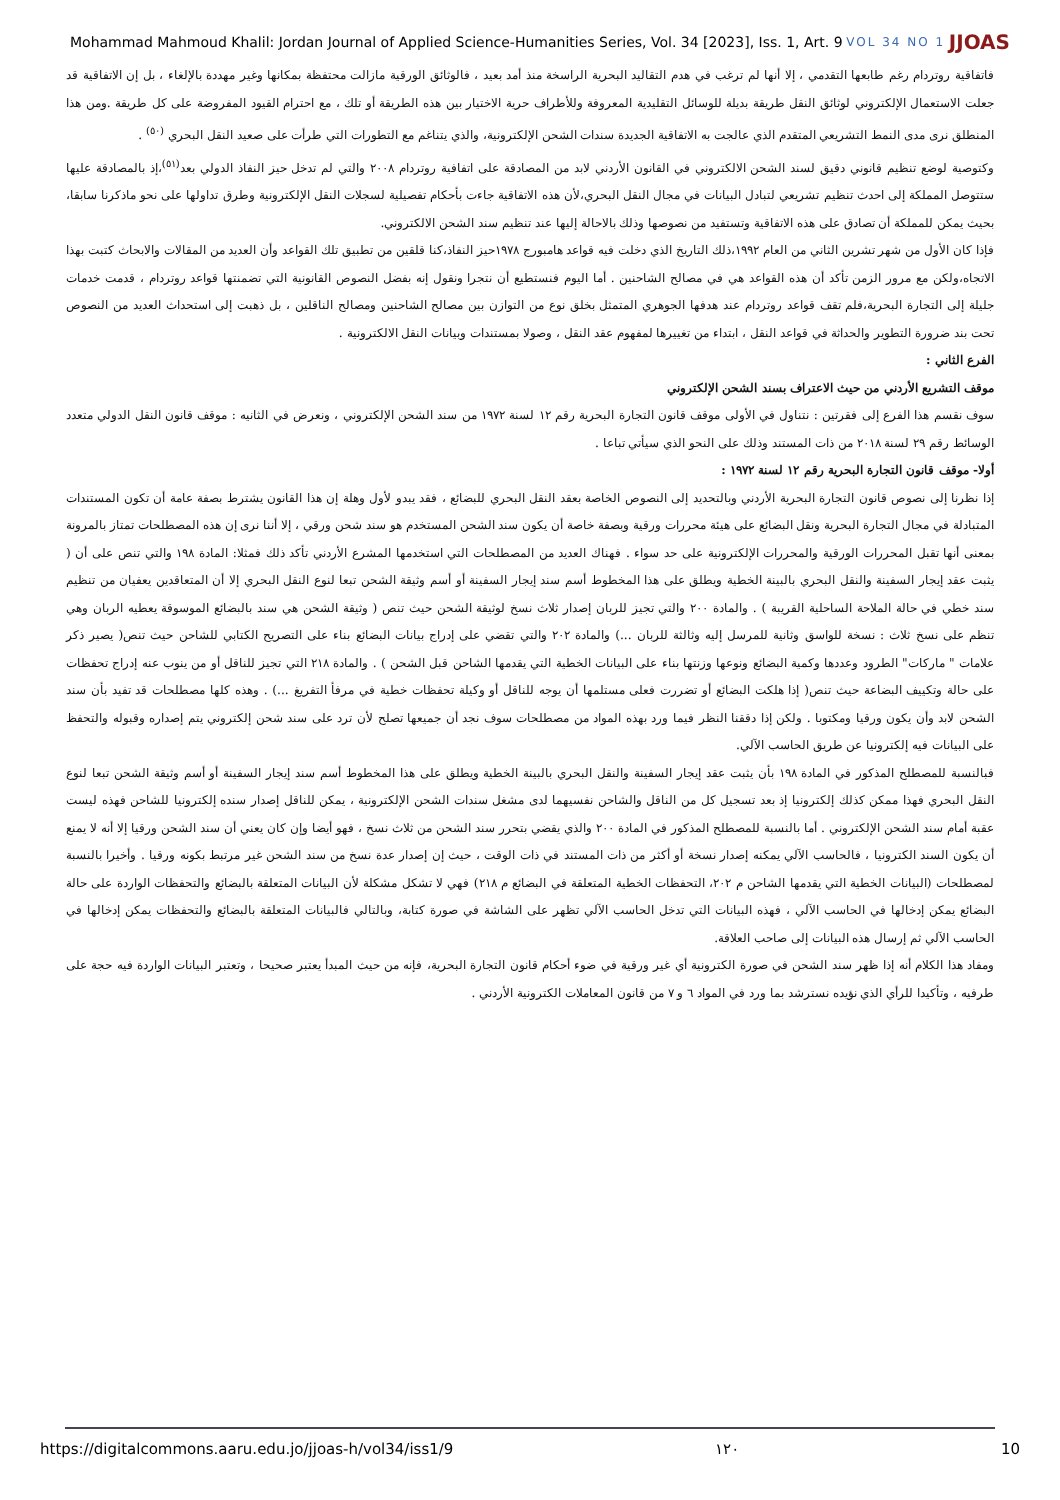Mohammad Mahmoud Khalil: Jordan Journal of Applied Science-Humanities Series, Vol. 34 [2023], Iss. 1, Art. 9 VOL 34 NO 1 JJOAS
فاتفاقية روتردام رغم طابعها التقدمي ، إلا أنها لم ترغب في هدم التقاليد البحرية الراسخة منذ أمد بعيد ، فالوثائق الورقية مازالت محتفظة بمكانها وغير مهددة بالإلغاء ، بل إن الاتفاقية قد جعلت الاستعمال الإلكتروني لوثائق النقل طريقة بديلة للوسائل التقليدية المعروفة وللأطراف حرية الاختيار بين هذه الطريقة أو تلك ، مع احترام القيود المفروضة على كل طريقة .ومن هذا المنطلق نرى مدى النمط التشريعي المتقدم الذي عالجت به الاتفاقية الجديدة سندات الشحن الإلكترونية، والذي يتناغم مع التطورات التي طرأت على صعيد النقل البحري <sup>(٥٠)</sup> .
وكتوصية لوضع تنظيم قانوني دقيق لسند الشحن الالكتروني في القانون الأردني لابد من المصادقة على اتفافية روتردام ٢٠٠٨ والتي لم تدخل حيز النفاذ الدولي بعد<sup>(٥١)</sup>،إذ بالمصادقة عليها ستتوصل المملكة إلى احدث تنظيم تشريعي لتبادل البيانات في مجال النقل البحري،لأن هذه الاتفاقية جاءت بأحكام تفصيلية لسجلات النقل الإلكترونية وطرق تداولها على نحو ماذكرنا سابقا، بحيث يمكن للمملكة أن تصادق على هذه الاتفاقية وتستفيد من نصوصها وذلك بالاحالة إليها عند تنظيم سند الشحن الالكتروني.
فإذا كان الأول من شهر تشرين الثاني من العام ١٩٩٢،ذلك التاريخ الذي دخلت فيه قواعد هامبورج ١٩٧٨حيز النفاذ،كنا قلقين من تطبيق تلك القواعد وأن العديد من المقالات والابحاث كتبت بهذا الاتجاه،ولكن مع مرور الزمن تأكد أن هذه القواعد هي في مصالح الشاحنين . أما اليوم فنستطيع أن نتجرا ونقول إنه بفضل النصوص القانونية التي تضمنتها قواعد روتردام ، قدمت خدمات جليلة إلى التجارة البحرية،فلم تقف قواعد روتردام عند هدفها الجوهري المتمثل بخلق نوع من التوازن بين مصالح الشاحنين ومصالح الناقلين ، بل ذهبت إلى استحداث العديد من النصوص تحت بند ضرورة التطوير والحداثة في قواعد النقل ، ابتداء من تغييرها لمفهوم عقد النقل ، وصولا بمستندات وبيانات النقل الالكترونية .
الفرع الثاني :
موقف التشريع الأردني من حيث الاعتراف بسند الشحن الإلكتروني
سوف نقسم هذا الفرع إلى فقرتين : نتناول في الأولى موقف قانون التجارة البحرية رقم ١٢ لسنة ١٩٧٢ من سند الشحن الإلكتروني ، ونعرض في الثانيه : موقف قانون النقل الدولي متعدد الوسائط رقم ٢٩ لسنة ٢٠١٨ من ذات المستند وذلك على النحو الذي سيأتي تباعا .
أولا- موقف قانون التجارة البحرية رقم ١٢ لسنة ١٩٧٢ :
إذا نظرنا إلى نصوص قانون التجارة البحرية الأردني وبالتحديد إلى النصوص الخاصة بعقد النقل البحري للبضائع ، فقد يبدو لأول وهلة إن هذا القانون يشترط بصفة عامة أن تكون المستندات المتبادلة في مجال التجارة البحرية ونقل البضائع على هيئة محررات ورقية وبصفة خاصة أن يكون سند الشحن المستخدم هو سند شحن ورقي ، إلا أننا نرى إن هذه المصطلحات تمتاز بالمرونة بمعنى أنها تقبل المحررات الورقية والمحررات الإلكترونية على حد سواء . فهناك العديد من المصطلحات التي استخدمها المشرع الأردني تأكد ذلك فمثلا: المادة ١٩٨ والتي تنص على أن ( يثبت عقد إيجار السفينة والنقل البحري بالبينة الخطية ويطلق على هذا المخطوط أسم سند إيجار السفينة أو أسم وثيقة الشحن تبعا لنوع النقل البحري إلا أن المتعاقدين يعفيان من تنظيم سند خطي في حالة الملاحة الساحلية القريبة ) . والمادة ٢٠٠ والتي تجيز للربان إصدار ثلاث نسخ لوثيقة الشحن حيث تنص ( وثيقة الشحن هي سند بالبضائع الموسوقة يعطيه الربان وهي تنظم على نسخ ثلاث : نسخة للواسق وثانية للمرسل إليه وثالثة للربان ...) والمادة ٢٠٢ والتي تقضي على إدراج بيانات البضائع بناء على التصريح الكتابي للشاحن حيث تنص( يصير ذكر علامات " ماركات" الطرود وعددها وكمية البضائع ونوعها وزنتها بناء على البيانات الخطية التي يقدمها الشاحن قبل الشحن ) . والمادة ٢١٨ التي تجيز للناقل أو من ينوب عنه إدراج تحفظات على حالة وتكييف البضاعة حيث تنص( إذا هلكت البضائع أو تضررت فعلى مستلمها أن يوجه للناقل أو وكيلة تحفظات خطية في مرفأ التفريغ ...) . وهذه كلها مصطلحات قد تفيد بأن سند الشحن لابد وأن يكون ورقيا ومكتوبا . ولكن إذا دققنا النظر فيما ورد بهذه المواد من مصطلحات سوف نجد أن جميعها تصلح لأن ترد على سند شحن إلكتروني يتم إصداره وقبوله والتحفظ على البيانات فيه إلكترونيا عن طريق الحاسب الآلي.
فبالنسبة للمصطلح المذكور في المادة ١٩٨ بأن يثبت عقد إيجار السفينة والنقل البحري بالبينة الخطية ويطلق على هذا المخطوط أسم سند إيجار السفينة أو أسم وثيقة الشحن تبعا لنوع النقل البحري فهذا ممكن كذلك إلكترونيا إذ بعد تسجيل كل من الناقل والشاحن نفسيهما لدى مشغل سندات الشحن الإلكترونية ، يمكن للناقل إصدار سنده إلكترونيا للشاحن فهذه ليست عقبة أمام سند الشحن الإلكتروني . أما بالنسبة للمصطلح المذكور في المادة ٢٠٠ والذي يقضي بتحرر سند الشحن من ثلاث نسخ ، فهو أيضا وإن كان يعني أن سند الشحن ورقيا إلا أنه لا يمنع أن يكون السند الكترونيا ، فالحاسب الآلي يمكنه إصدار نسخة أو أكثر من ذات المستند في ذات الوقت ، حيث إن إصدار عدة نسخ من سند الشحن غير مرتبط بكونه ورقيا . وأخيرا بالنسبة لمصطلحات (البيانات الخطية التي يقدمها الشاحن م ٢٠٢، التحفظات الخطية المتعلقة في البضائع م ٢١٨) فهي لا تشكل مشكلة لأن البيانات المتعلقة بالبضائع والتحفظات الواردة على حالة البضائع يمكن إدخالها في الحاسب الآلي ، فهذه البيانات التي تدخل الحاسب الآلي تظهر على الشاشة في صورة كتابة، وبالتالي فالبيانات المتعلقة بالبضائع والتحفظات يمكن إدخالها في الحاسب الآلي ثم إرسال هذه البيانات إلى صاحب العلاقة.
ومفاد هذا الكلام أنه إذا ظهر سند الشحن في صورة الكترونية أي غير ورقية في ضوء أحكام قانون التجارة البحرية، فإنه من حيث المبدأ يعتبر صحيحا ، وتعتبر البيانات الواردة فيه حجة على طرفيه ، وتأكيدا للرأي الذي نؤيده نسترشد بما ورد في المواد ٦ و ٧ من قانون المعاملات الكترونية الأردني .
https://digitalcommons.aaru.edu.jo/jjoas-h/vol34/iss1/9 ١٢٠ 10